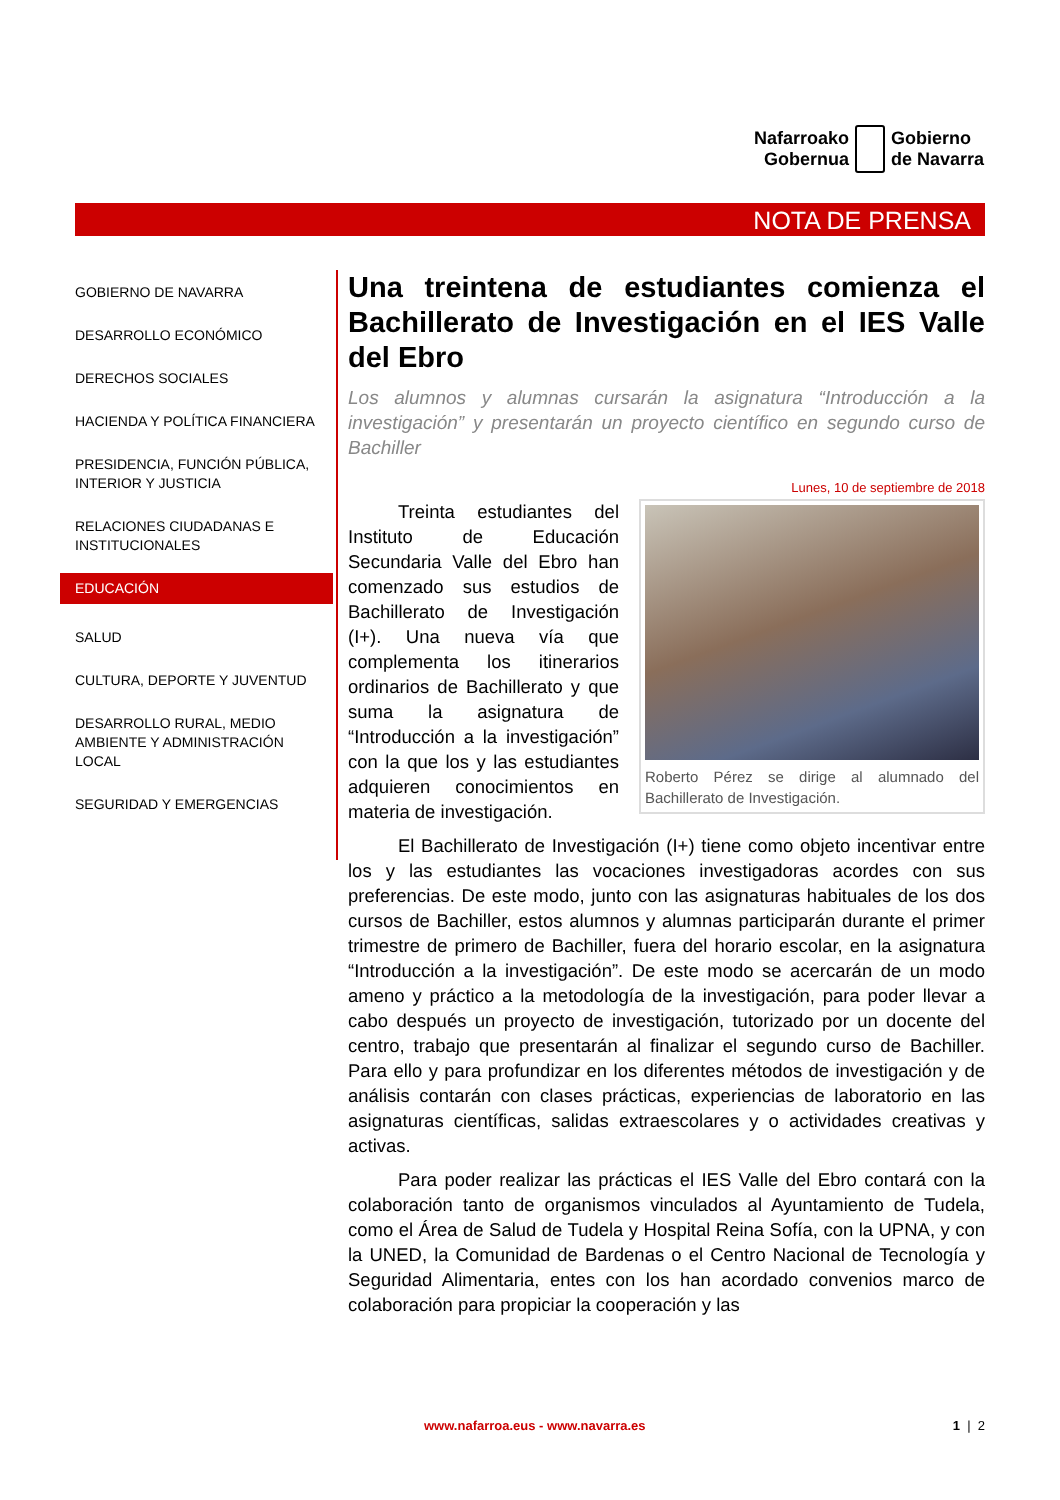Nafarroako
Gobernua
Gobierno
de Navarra
NOTA DE PRENSA
GOBIERNO DE NAVARRA
DESARROLLO ECONÓMICO
DERECHOS SOCIALES
HACIENDA Y POLÍTICA FINANCIERA
PRESIDENCIA, FUNCIÓN PÚBLICA, INTERIOR Y JUSTICIA
RELACIONES CIUDADANAS E INSTITUCIONALES
EDUCACIÓN
SALUD
CULTURA, DEPORTE Y JUVENTUD
DESARROLLO RURAL, MEDIO AMBIENTE Y ADMINISTRACIÓN LOCAL
SEGURIDAD Y EMERGENCIAS
Una treintena de estudiantes comienza el Bachillerato de Investigación en el IES Valle del Ebro
Los alumnos y alumnas cursarán la asignatura “Introducción a la investigación” y presentarán un proyecto científico en segundo curso de Bachiller
Lunes, 10 de septiembre de 2018
Roberto Pérez se dirige al alumnado del Bachillerato de Investigación.
Treinta estudiantes del Instituto de Educación Secundaria Valle del Ebro han comenzado sus estudios de Bachillerato de Investigación (I+). Una nueva vía que complementa los itinerarios ordinarios de Bachillerato y que suma la asignatura de “Introducción a la investigación” con la que los y las estudiantes adquieren conocimientos en materia de investigación.
El Bachillerato de Investigación (I+) tiene como objeto incentivar entre los y las estudiantes las vocaciones investigadoras acordes con sus preferencias. De este modo, junto con las asignaturas habituales de los dos cursos de Bachiller, estos alumnos y alumnas participarán durante el primer trimestre de primero de Bachiller, fuera del horario escolar, en la asignatura “Introducción a la investigación”. De este modo se acercarán de un modo ameno y práctico a la metodología de la investigación, para poder llevar a cabo después un proyecto de investigación, tutorizado por un docente del centro, trabajo que presentarán al finalizar el segundo curso de Bachiller. Para ello y para profundizar en los diferentes métodos de investigación y de análisis contarán con clases prácticas, experiencias de laboratorio en las asignaturas científicas, salidas extraescolares y o actividades creativas y activas.
Para poder realizar las prácticas el IES Valle del Ebro contará con la colaboración tanto de organismos vinculados al Ayuntamiento de Tudela, como el Área de Salud de Tudela y Hospital Reina Sofía, con la UPNA, y con la UNED, la Comunidad de Bardenas o el Centro Nacional de Tecnología y Seguridad Alimentaria, entes con los han acordado convenios marco de colaboración para propiciar la cooperación y las
www.nafarroa.eus - www.navarra.es 1 | 2